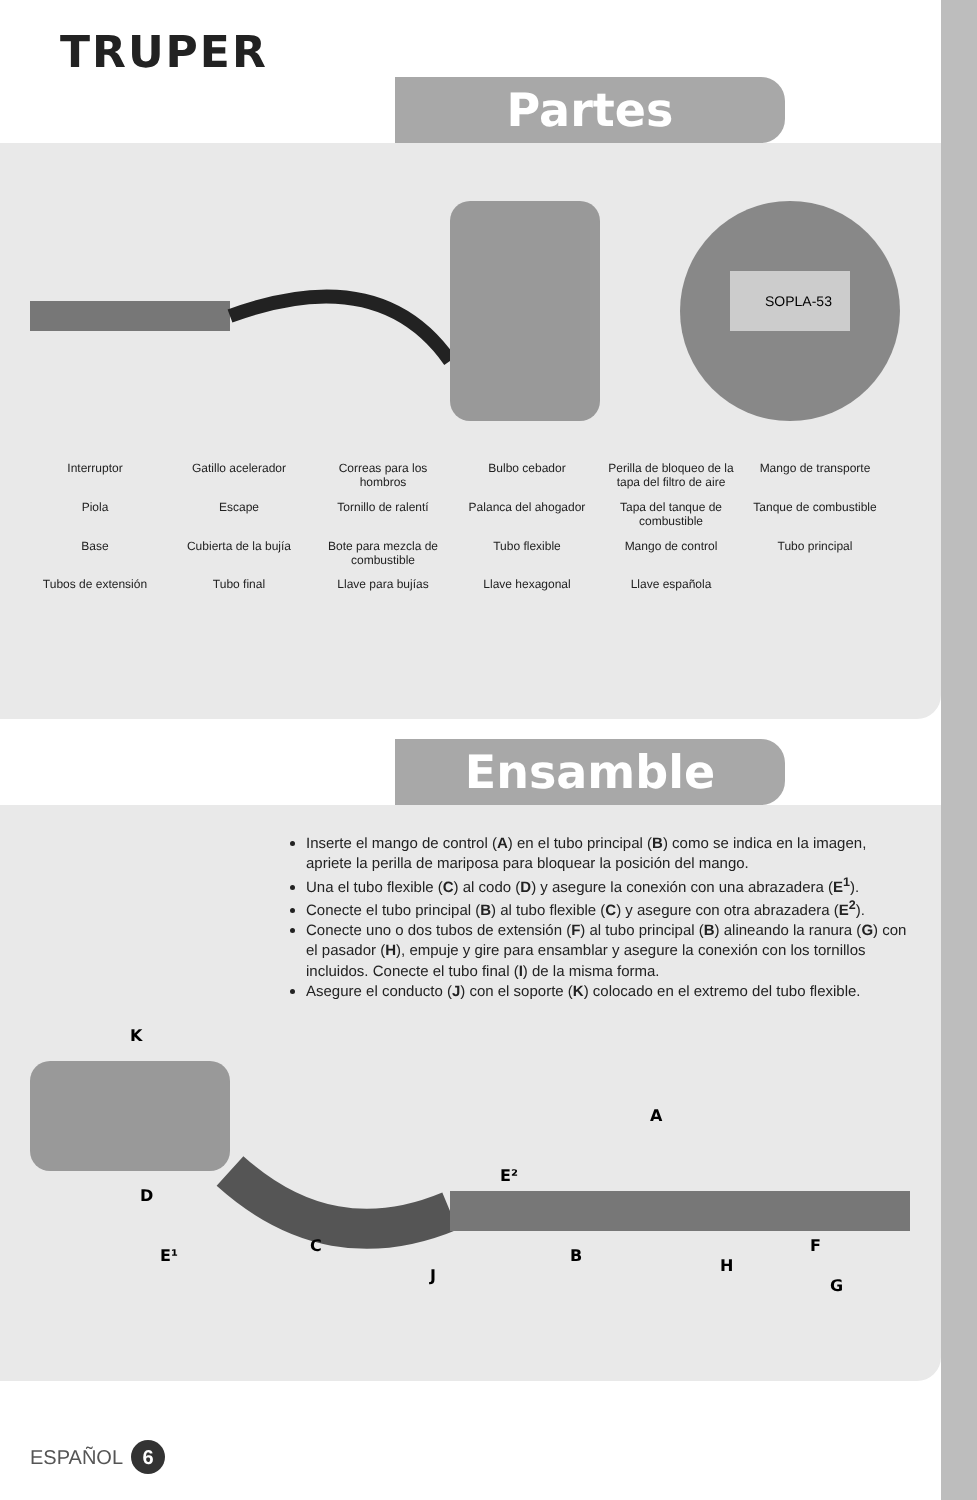TRUPER
Partes
SOPLA-53
Interruptor
Gatillo acelerador
Correas para los hombros
Bulbo cebador
Perilla de bloqueo de la tapa del filtro de aire
Mango de transporte
Piola
Escape
Tornillo de ralentí
Palanca del ahogador
Tapa del tanque de combustible
Tanque de combustible
Base
Cubierta de la bujía
Bote para mezcla de combustible
Tubo flexible
Mango de control
Tubo principal
Tubos de extensión
Tubo final
Llave para bujías
Llave hexagonal
Llave española
Ensamble
Inserte el mango de control (A) en el tubo principal (B) como se indica en la imagen, apriete la perilla de mariposa para bloquear la posición del mango.
Una el tubo flexible (C) al codo (D) y asegure la conexión con una abrazadera (E<sup>1</sup>).
Conecte el tubo principal (B) al tubo flexible (C) y asegure con otra abrazadera (E<sup>2</sup>).
Conecte uno o dos tubos de extensión (F) al tubo principal (B) alineando la ranura (G) con el pasador (H), empuje y gire para ensamblar y asegure la conexión con los tornillos incluidos. Conecte el tubo final (I) de la misma forma.
Asegure el conducto (J) con el soporte (K) colocado en el extremo del tubo flexible.
K
D
C
J
E²
B
H
A
F
G
E¹
ESPAÑOL 6